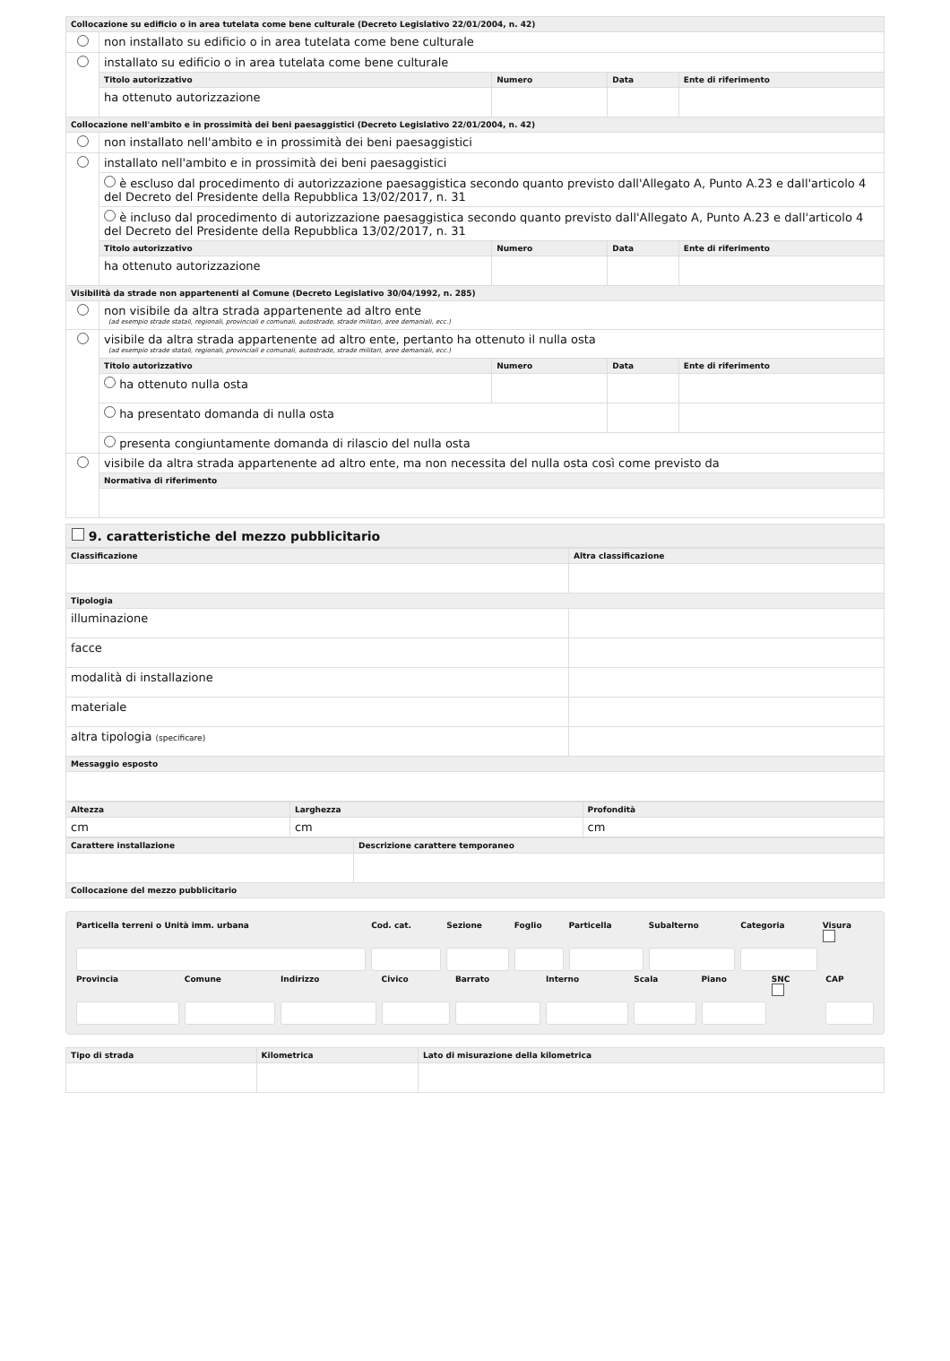| Collocazione su edificio o in area tutelata come bene culturale (Decreto Legislativo 22/01/2004, n. 42) | | | | |
| --- | --- | --- | --- | --- |
| | non installato su edificio o in area tutelata come bene culturale | | | |
| | installato su edificio o in area tutelata come bene culturale | | | |
| | Titolo autorizzativo | Numero | Data | Ente di riferimento |
| | ha ottenuto autorizzazione | | | |
| Collocazione nell'ambito e in prossimità dei beni paesaggistici (Decreto Legislativo 22/01/2004, n. 42) | | | | |
| | non installato nell'ambito e in prossimità dei beni paesaggistici | | | |
| | installato nell'ambito e in prossimità dei beni paesaggistici | | | |
| | è escluso dal procedimento di autorizzazione paesaggistica secondo quanto previsto dall'Allegato A, Punto A.23 e dall'articolo 4 del Decreto del Presidente della Repubblica 13/02/2017, n. 31 | | | |
| | è incluso dal procedimento di autorizzazione paesaggistica secondo quanto previsto dall'Allegato A, Punto A.23 e dall'articolo 4 del Decreto del Presidente della Repubblica 13/02/2017, n. 31 | | | |
| | Titolo autorizzativo | Numero | Data | Ente di riferimento |
| | ha ottenuto autorizzazione | | | |
| Visibilità da strade non appartenenti al Comune (Decreto Legislativo 30/04/1992, n. 285) | | | | |
| | non visibile da altra strada appartenente ad altro ente (ad esempio strade statali, regionali, provinciali e comunali, autostrade, strade militari, aree demaniali, ecc.) | | | |
| | visibile da altra strada appartenente ad altro ente, pertanto ha ottenuto il nulla osta (ad esempio strade statali, regionali, provinciali e comunali, autostrade, strade militari, aree demaniali, ecc.) | | | |
| | Titolo autorizzativo | Numero | Data | Ente di riferimento |
| | ha ottenuto nulla osta | | | |
| | ha presentato domanda di nulla osta | | | |
| | presenta congiuntamente domanda di rilascio del nulla osta | | | |
| | visibile da altra strada appartenente ad altro ente, ma non necessita del nulla osta così come previsto da | | | |
| | Normativa di riferimento | | | |
9. caratteristiche del mezzo pubblicitario
| Classificazione | Altra classificazione |
| --- | --- |
| Tipologia | |
| illuminazione | |
| facce | |
| modalità di installazione | |
| materiale | |
| altra tipologia (specificare) | |
| Messaggio esposto | |
| Altezza | Larghezza | Profondità |
| --- | --- | --- |
| cm | cm | cm |
| Carattere installazione | Descrizione carattere temporaneo |
| --- | --- |
| Collocazione del mezzo pubblicitario | |
| Particella terreni o Unità imm. urbana | Cod. cat. | Sezione | Foglio | Particella | Subalterno | Categoria | Visura |
| Provincia | Comune | Indirizzo | Civico | Barrato | Interno | Scala | Piano | SNC | CAP |
| Tipo di strada | Kilometrica | Lato di misurazione della kilometrica |
| --- | --- | --- |